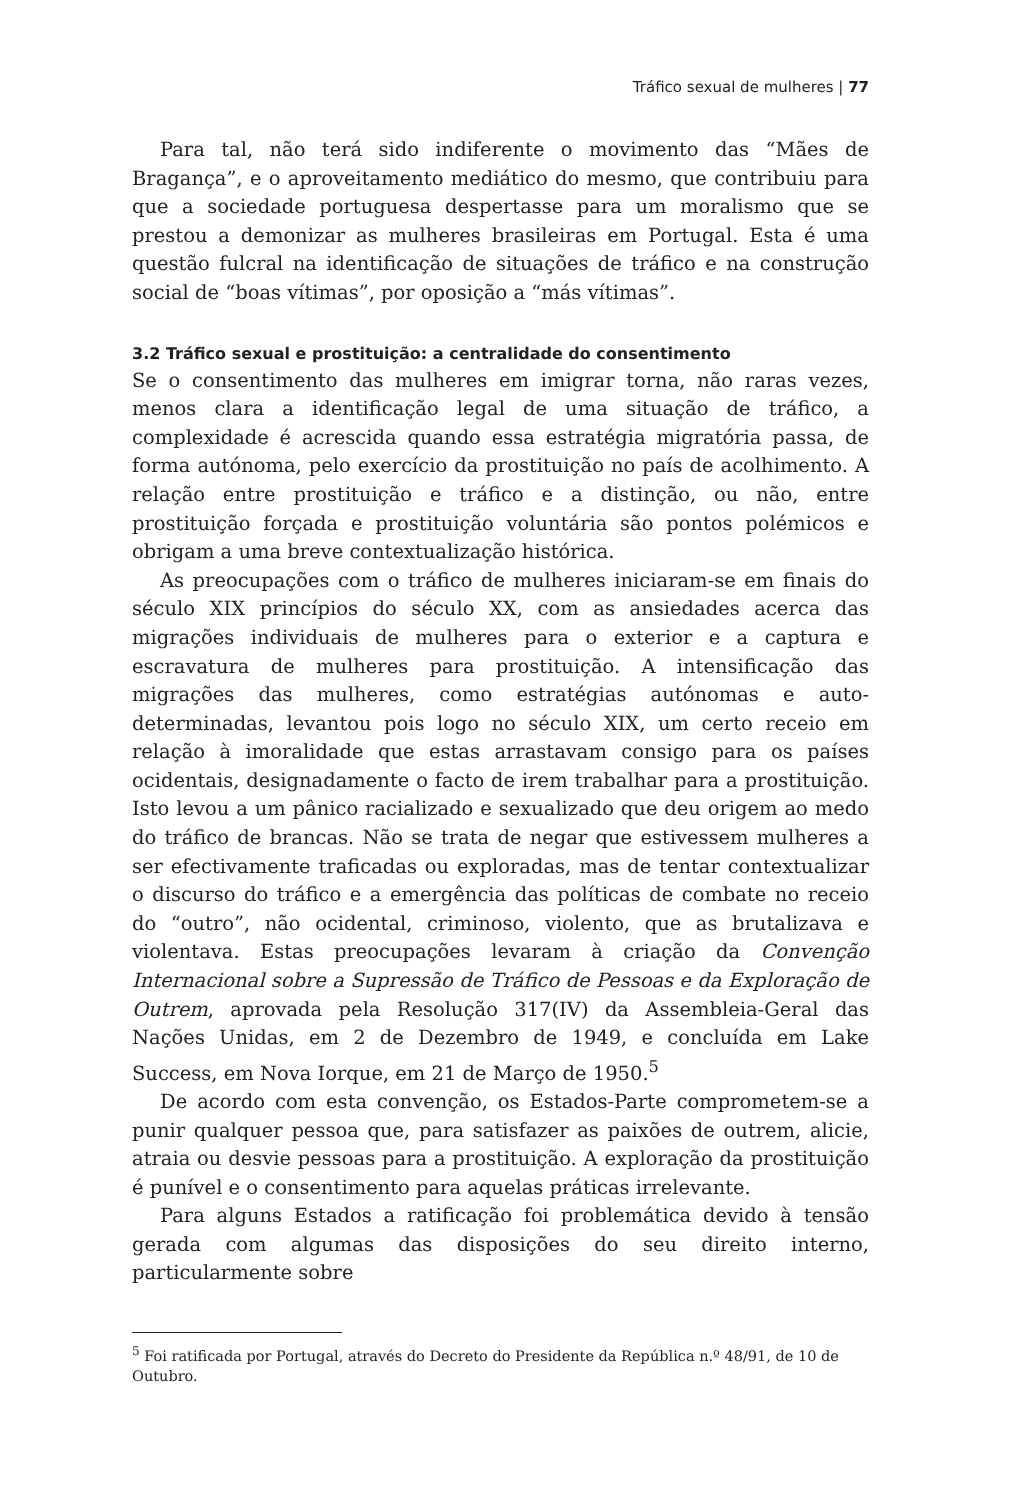Tráfico sexual de mulheres | 77
Para tal, não terá sido indiferente o movimento das “Mães de Bragança”, e o aproveitamento mediático do mesmo, que contribuiu para que a sociedade portuguesa despertasse para um moralismo que se prestou a demonizar as mulheres brasileiras em Portugal. Esta é uma questão fulcral na identificação de situações de tráfico e na construção social de “boas vítimas”, por oposição a “más vítimas”.
3.2 Tráfico sexual e prostituição: a centralidade do consentimento
Se o consentimento das mulheres em imigrar torna, não raras vezes, menos clara a identificação legal de uma situação de tráfico, a complexidade é acrescida quando essa estratégia migratória passa, de forma autónoma, pelo exercício da prostituição no país de acolhimento. A relação entre prostituição e tráfico e a distinção, ou não, entre prostituição forçada e prostituição voluntária são pontos polémicos e obrigam a uma breve contextualização histórica.
As preocupações com o tráfico de mulheres iniciaram-se em finais do século XIX princípios do século XX, com as ansiedades acerca das migrações individuais de mulheres para o exterior e a captura e escravatura de mulheres para prostituição. A intensificação das migrações das mulheres, como estratégias autónomas e auto-determinadas, levantou pois logo no século XIX, um certo receio em relação à imoralidade que estas arrastavam consigo para os países ocidentais, designadamente o facto de irem trabalhar para a prostituição. Isto levou a um pânico racializado e sexualizado que deu origem ao medo do tráfico de brancas. Não se trata de negar que estivessem mulheres a ser efectivamente traficadas ou exploradas, mas de tentar contextualizar o discurso do tráfico e a emergência das políticas de combate no receio do “outro”, não ocidental, criminoso, violento, que as brutalizava e violentava. Estas preocupações levaram à criação da Convenção Internacional sobre a Supressão de Tráfico de Pessoas e da Exploração de Outrem, aprovada pela Resolução 317(IV) da Assembleia-Geral das Nações Unidas, em 2 de Dezembro de 1949, e concluída em Lake Success, em Nova Iorque, em 21 de Março de 1950.<sup>5</sup>
De acordo com esta convenção, os Estados-Parte comprometem-se a punir qualquer pessoa que, para satisfazer as paixões de outrem, alicie, atraia ou desvie pessoas para a prostituição. A exploração da prostituição é punível e o consentimento para aquelas práticas irrelevante.
Para alguns Estados a ratificação foi problemática devido à tensão gerada com algumas das disposições do seu direito interno, particularmente sobre
<sup>5</sup> Foi ratificada por Portugal, através do Decreto do Presidente da República n.º 48/91, de 10 de Outubro.